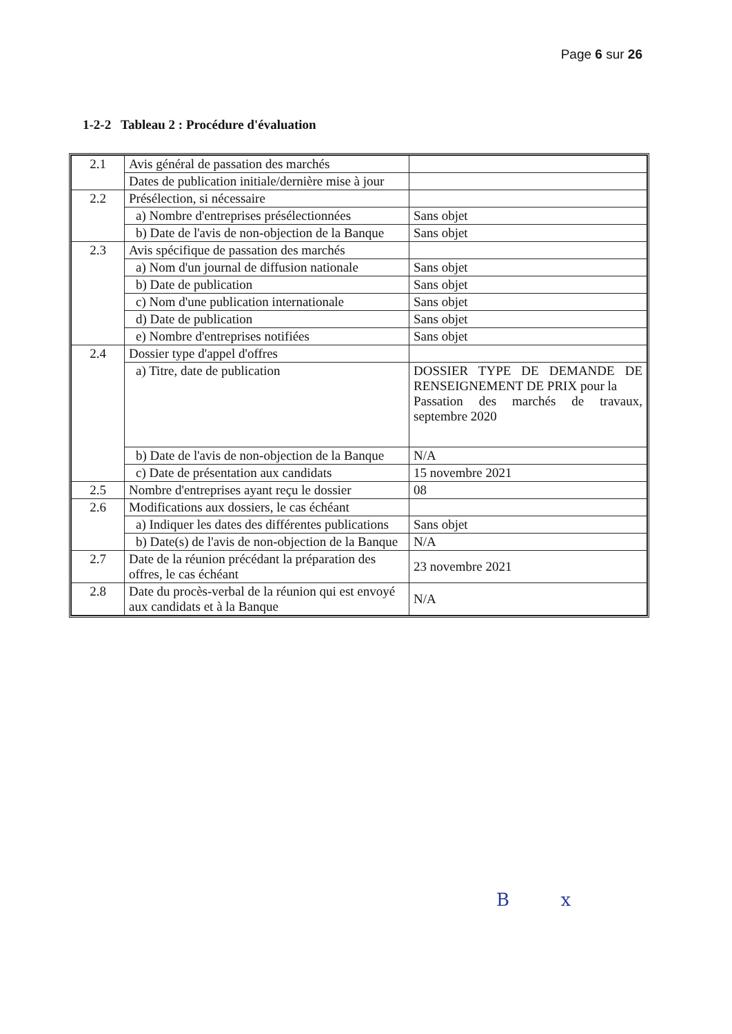Page 6 sur 26
1-2-2 Tableau 2 : Procédure d'évaluation
| 2.1 | Avis général de passation des marchés | |
| | Dates de publication initiale/dernière mise à jour | |
| 2.2 | Présélection, si nécessaire | |
| | a) Nombre d'entreprises présélectionnées | Sans objet |
| | b) Date de l'avis de non-objection de la Banque | Sans objet |
| 2.3 | Avis spécifique de passation des marchés | |
| | a) Nom d'un journal de diffusion nationale | Sans objet |
| | b) Date de publication | Sans objet |
| | c) Nom d'une publication internationale | Sans objet |
| | d) Date de publication | Sans objet |
| | e) Nombre d'entreprises notifiées | Sans objet |
| 2.4 | Dossier type d'appel d'offres | |
| | a) Titre, date de publication | DOSSIER TYPE DE DEMANDE DE RENSEIGNEMENT DE PRIX pour la Passation des marchés de travaux, septembre 2020 |
| | b) Date de l'avis de non-objection de la Banque | N/A |
| | c) Date de présentation aux candidats | 15 novembre 2021 |
| 2.5 | Nombre d'entreprises ayant reçu le dossier | 08 |
| 2.6 | Modifications aux dossiers, le cas échéant | |
| | a) Indiquer les dates des différentes publications | Sans objet |
| | b) Date(s) de l'avis de non-objection de la Banque | N/A |
| 2.7 | Date de la réunion précédant la préparation des offres, le cas échéant | 23 novembre 2021 |
| 2.8 | Date du procès-verbal de la réunion qui est envoyé aux candidats et à la Banque | N/A |
B x